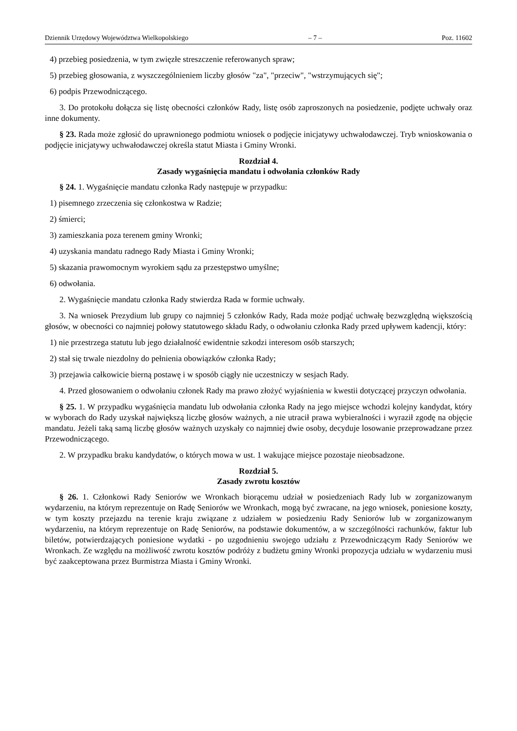Dziennik Urzędowy Województwa Wielkopolskiego – 7 – Poz. 11602
4) przebieg posiedzenia, w tym zwięzłe streszczenie referowanych spraw;
5) przebieg głosowania, z wyszczególnieniem liczby głosów "za", "przeciw", "wstrzymujących się";
6) podpis Przewodniczącego.
3. Do protokołu dołącza się listę obecności członków Rady, listę osób zaproszonych na posiedzenie, podjęte uchwały oraz inne dokumenty.
§ 23. Rada może zgłosić do uprawnionego podmiotu wniosek o podjęcie inicjatywy uchwałodawczej. Tryb wnioskowania o podjęcie inicjatywy uchwałodawczej określa statut Miasta i Gminy Wronki.
Rozdział 4.
Zasady wygaśnięcia mandatu i odwołania członków Rady
§ 24. 1. Wygaśnięcie mandatu członka Rady następuje w przypadku:
1) pisemnego zrzeczenia się członkostwa w Radzie;
2) śmierci;
3) zamieszkania poza terenem gminy Wronki;
4) uzyskania mandatu radnego Rady Miasta i Gminy Wronki;
5) skazania prawomocnym wyrokiem sądu za przestępstwo umyślne;
6) odwołania.
2. Wygaśnięcie mandatu członka Rady stwierdza Rada w formie uchwały.
3. Na wniosek Prezydium lub grupy co najmniej 5 członków Rady, Rada może podjąć uchwałę bezwzględną większością głosów, w obecności co najmniej połowy statutowego składu Rady, o odwołaniu członka Rady przed upływem kadencji, który:
1) nie przestrzega statutu lub jego działalność ewidentnie szkodzi interesom osób starszych;
2) stał się trwale niezdolny do pełnienia obowiązków członka Rady;
3) przejawia całkowicie bierną postawę i w sposób ciągły nie uczestniczy w sesjach Rady.
4. Przed głosowaniem o odwołaniu członek Rady ma prawo złożyć wyjaśnienia w kwestii dotyczącej przyczyn odwołania.
§ 25. 1. W przypadku wygaśnięcia mandatu lub odwołania członka Rady na jego miejsce wchodzi kolejny kandydat, który w wyborach do Rady uzyskał największą liczbę głosów ważnych, a nie utracił prawa wybieralności i wyraził zgodę na objęcie mandatu. Jeżeli taką samą liczbę głosów ważnych uzyskały co najmniej dwie osoby, decyduje losowanie przeprowadzane przez Przewodniczącego.
2. W przypadku braku kandydatów, o których mowa w ust. 1 wakujące miejsce pozostaje nieobsadzone.
Rozdział 5.
Zasady zwrotu kosztów
§ 26. 1. Członkowi Rady Seniorów we Wronkach biorącemu udział w posiedzeniach Rady lub w zorganizowanym wydarzeniu, na którym reprezentuje on Radę Seniorów we Wronkach, mogą być zwracane, na jego wniosek, poniesione koszty, w tym koszty przejazdu na terenie kraju związane z udziałem w posiedzeniu Rady Seniorów lub w zorganizowanym wydarzeniu, na którym reprezentuje on Radę Seniorów, na podstawie dokumentów, a w szczególności rachunków, faktur lub biletów, potwierdzających poniesione wydatki - po uzgodnieniu swojego udziału z Przewodniczącym Rady Seniorów we Wronkach. Ze względu na możliwość zwrotu kosztów podróży z budżetu gminy Wronki propozycja udziału w wydarzeniu musi być zaakceptowana przez Burmistrza Miasta i Gminy Wronki.